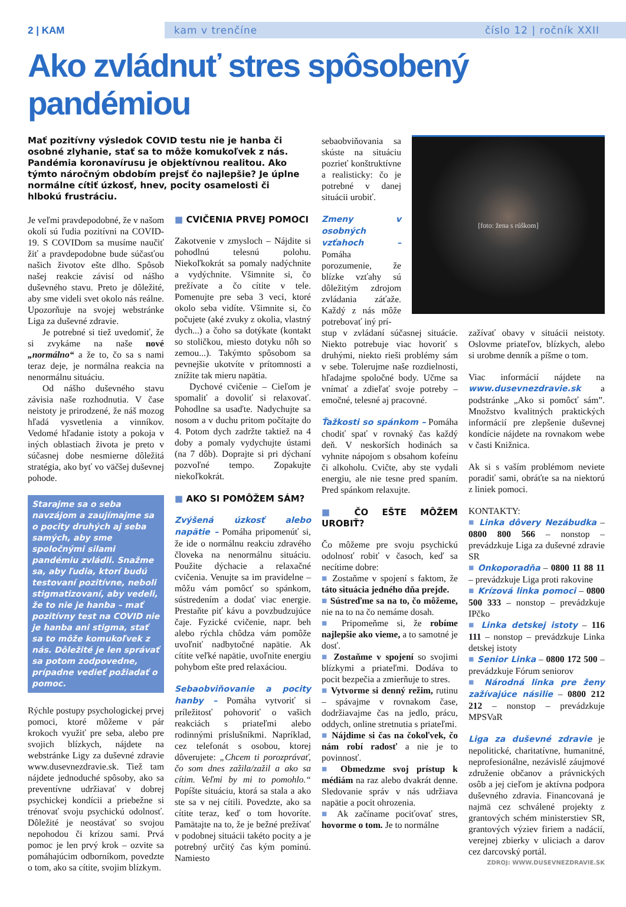2 | KAM
kam v trenčíne číslo 12 | ročník XXII
Ako zvládnuť stres spôsobený pandémiou
Mať pozitívny výsledok COVID testu nie je hanba či osobné zlyhanie, stať sa to môže komukoľvek z nás. Pandémia koronavírusu je objektívnou realitou. Ako týmto náročným obdobím prejsť čo najlepšie? Je úplne normálne cítiť úzkosť, hnev, pocity osamelosti či hlbokú frustráciu.
Je veľmi pravdepodobné, že v našom okolí sú ľudia pozitívni na COVID-19. S COVIDom sa musíme naučiť žiť a pravdepodobne bude súčasťou našich životov ešte dlho. Spôsob našej reakcie závisí od nášho duševného stavu. Preto je dôležité, aby sme videli svet okolo nás reálne. Upozorňuje na svojej webstránke Liga za duševné zdravie.
Je potrebné si tiež uvedomiť, že si zvykáme na naše nové „normálno“ a že to, čo sa s nami teraz deje, je normálna reakcia na nenormálnu situáciu.
Od nášho duševného stavu závisia naše rozhodnutia. V čase neistoty je prirodzené, že náš mozog hľadá vysvetlenia a vinníkov. Vedomé hľadanie istoty a pokoja v iných oblastiach života je preto v súčasnej dobe nesmierne dôležitá stratégia, ako byť vo väčšej duševnej pohode.
Starajme sa o seba navzájom a zaujímajme sa o pocity druhých aj seba samých, aby sme spoločnými silami pandémiu zvládli. Snažme sa, aby ľudia, ktorí budú testovaní pozitívne, neboli stigmatizovaní, aby vedeli, že to nie je hanba – mať pozitívny test na COVID nie je hanba ani stigma, stať sa to môže komukoľvek z nás. Dôležité je len správať sa potom zodpovedne, prípadne vedieť požiadať o pomoc.
Rýchle postupy psychologickej prvej pomoci, ktoré môžeme v pár krokoch využiť pre seba, alebo pre svojich blízkych, nájdete na webstránke Ligy za duševné zdravie www.dusevnezdravie.sk. Tiež tam nájdete jednoduché spôsoby, ako sa preventívne udržiavať v dobrej psychickej kondícii a priebežne si trénovať svoju psychickú odolnosť. Dôležité je neostávať so svojou nepohodou či krízou sami. Prvá pomoc je len prvý krok – ozvite sa pomáhajúcim odborníkom, povedzte o tom, ako sa cítite, svojim blízkym.
■ CVIČENIA PRVEJ POMOCI
Zakotvenie v zmysloch – Nájdite si pohodlnú telesnú polohu. Niekoľkokrát sa pomaly nadýchnite a vydýchnite. Všimnite si, čo prežívate a čo cítite v tele. Pomenujte pre seba 3 veci, ktoré okolo seba vidíte. Všimnite si, čo počujete (aké zvuky z okolia, vlastný dych...) a čoho sa dotýkate (kontakt so stoličkou, miesto dotyku nôh so zemou...). Takýmto spôsobom sa pevnejšie ukotvíte v prítomnosti a znížite tak mieru napätia.
Dychové cvičenie – Cieľom je spomaliť a dovoliť si relaxovať. Pohodlne sa usaďte. Nadychujte sa nosom a v duchu pritom počítajte do 4. Potom dych zadržte taktiež na 4 doby a pomaly vydychujte ústami (na 7 dôb). Doprajte si pri dýchaní pozvoľné tempo. Zopakujte niekoľkokrát.
■ AKO SI POMÔŽEM SÁM?
Zvýšená úzkosť alebo napätie – Pomáha pripomenúť si, že ide o normálnu reakciu zdravého človeka na nenormálnu situáciu. Použite dýchacie a relaxačné cvičenia. Venujte sa im pravidelne – môžu vám pomôcť so spánkom, sústredením a dodať viac energie. Prestaňte piť kávu a povzbudzujúce čaje. Fyzické cvičenie, napr. beh alebo rýchla chôdza vám pomôže uvoľniť nadbytočné napätie. Ak cítite veľké napätie, uvoľnite energiu pohybom ešte pred relaxáciou.
Sebaobviňovanie a pocity hanby – Pomáha vytvoriť si príležitosť pohovoriť o vašich reakciách s priateľmi alebo rodinnými príslušníkmi. Napríklad, cez telefonát s osobou, ktorej dôverujete: „Chcem ti porozprávať, čo som dnes zažila/zažil a ako sa cítim. Veľmi by mi to pomohlo.“ Popíšte situáciu, ktorá sa stala a ako ste sa v nej cítili. Povedzte, ako sa cítite teraz, keď o tom hovoríte. Pamätajte na to, že je bežné prežívať v podobnej situácii takéto pocity a je potrebný určitý čas kým pominú. Namiesto
sebaobviňovania sa skúste na situáciu pozrieť konštruktívne a realisticky: čo je potrebné v danej situácii urobiť.
Zmeny v osobných vzťahoch – Pomáha porozumenie, že blízke vzťahy sú dôležitým zdrojom zvládania záťaže. Každý z nás môže potrebovať iný prí-
[foto: žena s rúškom]
stup v zvládaní súčasnej situácie. Niekto potrebuje viac hovoriť s druhými, niekto rieši problémy sám v sebe. Tolerujme naše rozdielnosti, hľadajme spoločné body. Učme sa vnímať a zdieľať svoje potreby – emočné, telesné aj pracovné.
Ťažkosti so spánkom – Pomáha chodiť spať v rovnaký čas každý deň. V neskorších hodinách sa vyhnite nápojom s obsahom kofeínu či alkoholu. Cvičte, aby ste vydali energiu, ale nie tesne pred spaním. Pred spánkom relaxujte.
■ ČO EŠTE MÔŽEM UROBIŤ?
Čo môžeme pre svoju psychickú odolnosť robiť v časoch, keď sa necítime dobre:
■ Zostaňme v spojení s faktom, že táto situácia jedného dňa prejde.
■ Sústreďme sa na to, čo môžeme, nie na to na čo nemáme dosah.
■ Pripomeňme si, že robíme najlepšie ako vieme, a to samotné je dosť.
■ Zostaňme v spojení so svojimi blízkymi a priateľmi. Dodáva to pocit bezpečia a zmierňuje to stres.
■ Vytvorme si denný režim, rutinu – spávajme v rovnakom čase, dodržiavajme čas na jedlo, prácu, oddych, online stretnutia s priateľmi.
■ Nájdime si čas na čokoľvek, čo nám robí radosť a nie je to povinnosť.
■ Obmedzme svoj prístup k médiám na raz alebo dvakrát denne. Sledovanie správ v nás udržiava napätie a pocit ohrozenia.
■ Ak začíname pociťovať stres, hovorme o tom. Je to normálne
zažívať obavy v situácii neistoty. Oslovme priateľov, blízkych, alebo si urobme denník a píšme o tom.
Viac informácií nájdete na www.dusevnezdravie.sk a podstránke „Ako si pomôcť sám”. Množstvo kvalitných praktických informácií pre zlepšenie duševnej kondície nájdete na rovnakom webe v časti Knižnica.
Ak si s vaším problémom neviete poradiť sami, obráťte sa na niektorú z liniek pomoci.
KONTAKTY:
■ Linka dôvery Nezábudka – 0800 800 566 – nonstop – prevádzkuje Liga za duševné zdravie SR
■ Onkoporadňa – 0800 11 88 11 – prevádzkuje Liga proti rakovine
■ Krízová linka pomoci – 0800 500 333 – nonstop – prevádzkuje IPčko
■ Linka detskej istoty – 116 111 – nonstop – prevádzkuje Linka detskej istoty
■ Senior Linka – 0800 172 500 – prevádzkuje Fórum seniorov
■ Národná linka pre ženy zažívajúce násilie – 0800 212 212 – nonstop – prevádzkuje MPSVaR
Liga za duševné zdravie je nepolitické, charitatívne, humanitné, neprofesionálne, nezávislé záujmové združenie občanov a právnických osôb a jej cieľom je aktívna podpora duševného zdravia. Financovaná je najmä cez schválené projekty z grantových schém ministerstiev SR, grantových výziev firiem a nadácií, verejnej zbierky v uliciach a darov cez darcovský portál.
ZDROJ: WWW.DUSEVNEZDRAVIE.SK